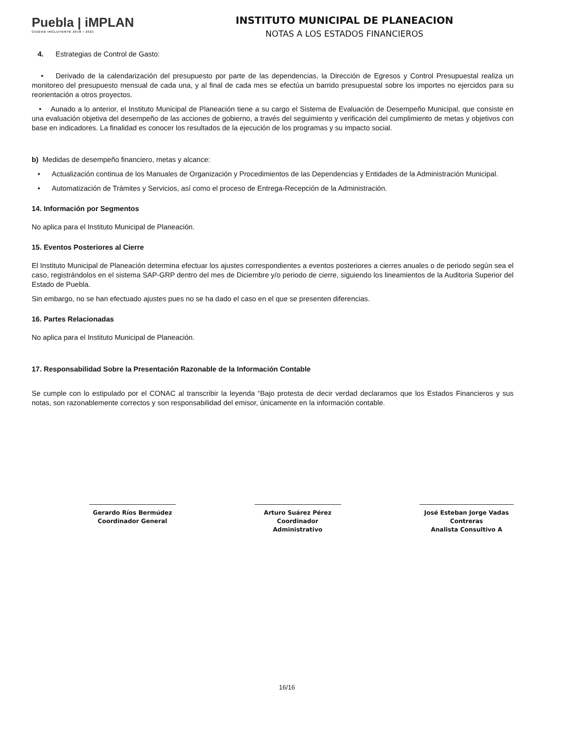Puebla | iMPLAN
CIUDAD INCLUYENTE 2018 • 2021
INSTITUTO MUNICIPAL DE PLANEACION
NOTAS A LOS ESTADOS FINANCIEROS
4. Estrategias de Control de Gasto:
• Derivado de la calendarización del presupuesto por parte de las dependencias, la Dirección de Egresos y Control Presupuestal realiza un monitoreo del presupuesto mensual de cada una, y al final de cada mes se efectúa un barrido presupuestal sobre los importes no ejercidos para su reorientación a otros proyectos.
• Aunado a lo anterior, el Instituto Municipal de Planeación tiene a su cargo el Sistema de Evaluación de Desempeño Municipal, que consiste en una evaluación objetiva del desempeño de las acciones de gobierno, a través del seguimiento y verificación del cumplimiento de metas y objetivos con base en indicadores. La finalidad es conocer los resultados de la ejecución de los programas y su impacto social.
b) Medidas de desempeño financiero, metas y alcance:
• Actualización continua de los Manuales de Organización y Procedimientos de las Dependencias y Entidades de la Administración Municipal.
• Automatización de Trámites y Servicios, así como el proceso de Entrega-Recepción de la Administración.
14. Información por Segmentos
No aplica para el Instituto Municipal de Planeación.
15. Eventos Posteriores al Cierre
El Instituto Municipal de Planeación determina efectuar los ajustes correspondientes a eventos posteriores a cierres anuales o de periodo según sea el caso, registrándolos en el sistema SAP-GRP dentro del mes de Diciembre y/o periodo de cierre, siguiendo los lineamientos de la Auditoria Superior del Estado de Puebla.
Sin embargo, no se han efectuado ajustes pues no se ha dado el caso en el que se presenten diferencias.
16. Partes Relacionadas
No aplica para el Instituto Municipal de Planeación.
17. Responsabilidad Sobre la Presentación Razonable de la Información Contable
Se cumple con lo estipulado por el CONAC al transcribir la leyenda “Bajo protesta de decir verdad declaramos que los Estados Financieros y sus notas, son razonablemente correctos y son responsabilidad del emisor, únicamente en la información contable.
Gerardo Ríos Bermúdez
Coordinador General
Arturo Suárez Pérez
Coordinador Administrativo
José Esteban Jorge Vadas Contreras
Analista Consultivo A
16/16